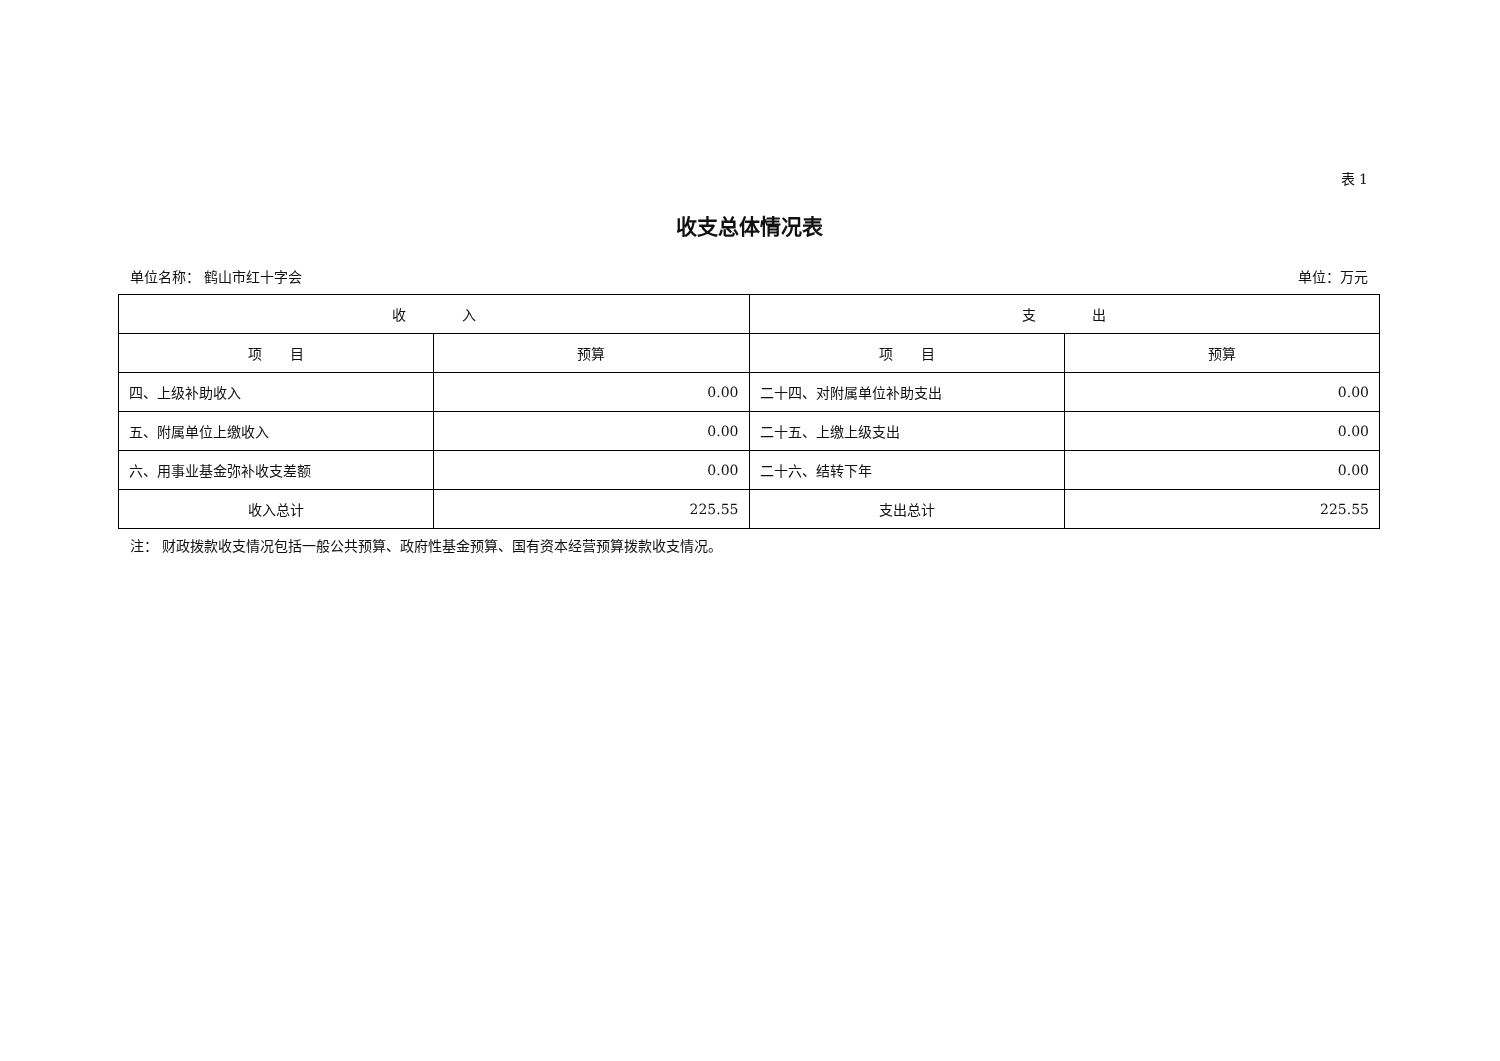表 1
收支总体情况表
单位名称： 鹤山市红十字会 单位：万元
| 收 入 | | 支 出 | |
| --- | --- | --- | --- |
| 项 目 | 预算 | 项 目 | 预算 |
| 四、上级补助收入 | 0.00 | 二十四、对附属单位补助支出 | 0.00 |
| 五、附属单位上缴收入 | 0.00 | 二十五、上缴上级支出 | 0.00 |
| 六、用事业基金弥补收支差额 | 0.00 | 二十六、结转下年 | 0.00 |
| 收入总计 | 225.55 | 支出总计 | 225.55 |
注： 财政拨款收支情况包括一般公共预算、政府性基金预算、国有资本经营预算拨款收支情况。